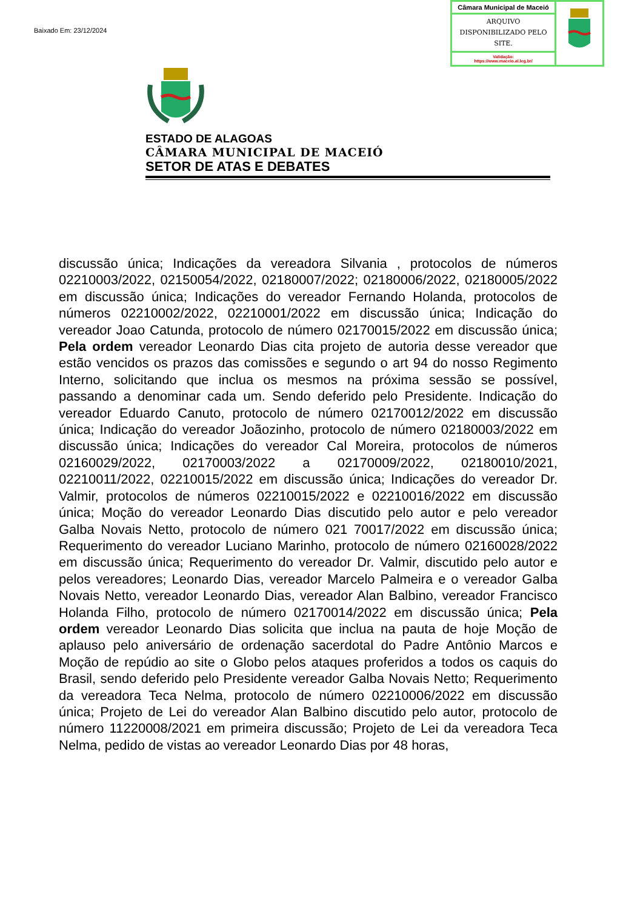Baixado Em: 23/12/2024
| Câmara Municipal de Maceió | |
| ARQUIVO DISPONIBILIZADO PELO SITE. | |
| Validação: https://www.maceio.al.leg.br/ | |
ESTADO DE ALAGOAS
CÂMARA MUNICIPAL DE MACEIÓ
SETOR DE ATAS E DEBATES
discussão única; Indicações da vereadora Silvania , protocolos de números 02210003/2022, 02150054/2022, 02180007/2022; 02180006/2022, 02180005/2022 em discussão única; Indicações do vereador Fernando Holanda, protocolos de números 02210002/2022, 02210001/2022 em discussão única; Indicação do vereador Joao Catunda, protocolo de número 02170015/2022 em discussão única; Pela ordem vereador Leonardo Dias cita projeto de autoria desse vereador que estão vencidos os prazos das comissões e segundo o art 94 do nosso Regimento Interno, solicitando que inclua os mesmos na próxima sessão se possível, passando a denominar cada um. Sendo deferido pelo Presidente. Indicação do vereador Eduardo Canuto, protocolo de número 02170012/2022 em discussão única; Indicação do vereador Joãozinho, protocolo de número 02180003/2022 em discussão única; Indicações do vereador Cal Moreira, protocolos de números 02160029/2022, 02170003/2022 a 02170009/2022, 02180010/2021, 02210011/2022, 02210015/2022 em discussão única; Indicações do vereador Dr. Valmir, protocolos de números 02210015/2022 e 02210016/2022 em discussão única; Moção do vereador Leonardo Dias discutido pelo autor e pelo vereador Galba Novais Netto, protocolo de número 021 70017/2022 em discussão única; Requerimento do vereador Luciano Marinho, protocolo de número 02160028/2022 em discussão única; Requerimento do vereador Dr. Valmir, discutido pelo autor e pelos vereadores; Leonardo Dias, vereador Marcelo Palmeira e o vereador Galba Novais Netto, vereador Leonardo Dias, vereador Alan Balbino, vereador Francisco Holanda Filho, protocolo de número 02170014/2022 em discussão única; Pela ordem vereador Leonardo Dias solicita que inclua na pauta de hoje Moção de aplauso pelo aniversário de ordenação sacerdotal do Padre Antônio Marcos e Moção de repúdio ao site o Globo pelos ataques proferidos a todos os caquis do Brasil, sendo deferido pelo Presidente vereador Galba Novais Netto; Requerimento da vereadora Teca Nelma, protocolo de número 02210006/2022 em discussão única; Projeto de Lei do vereador Alan Balbino discutido pelo autor, protocolo de número 11220008/2021 em primeira discussão; Projeto de Lei da vereadora Teca Nelma, pedido de vistas ao vereador Leonardo Dias por 48 horas,